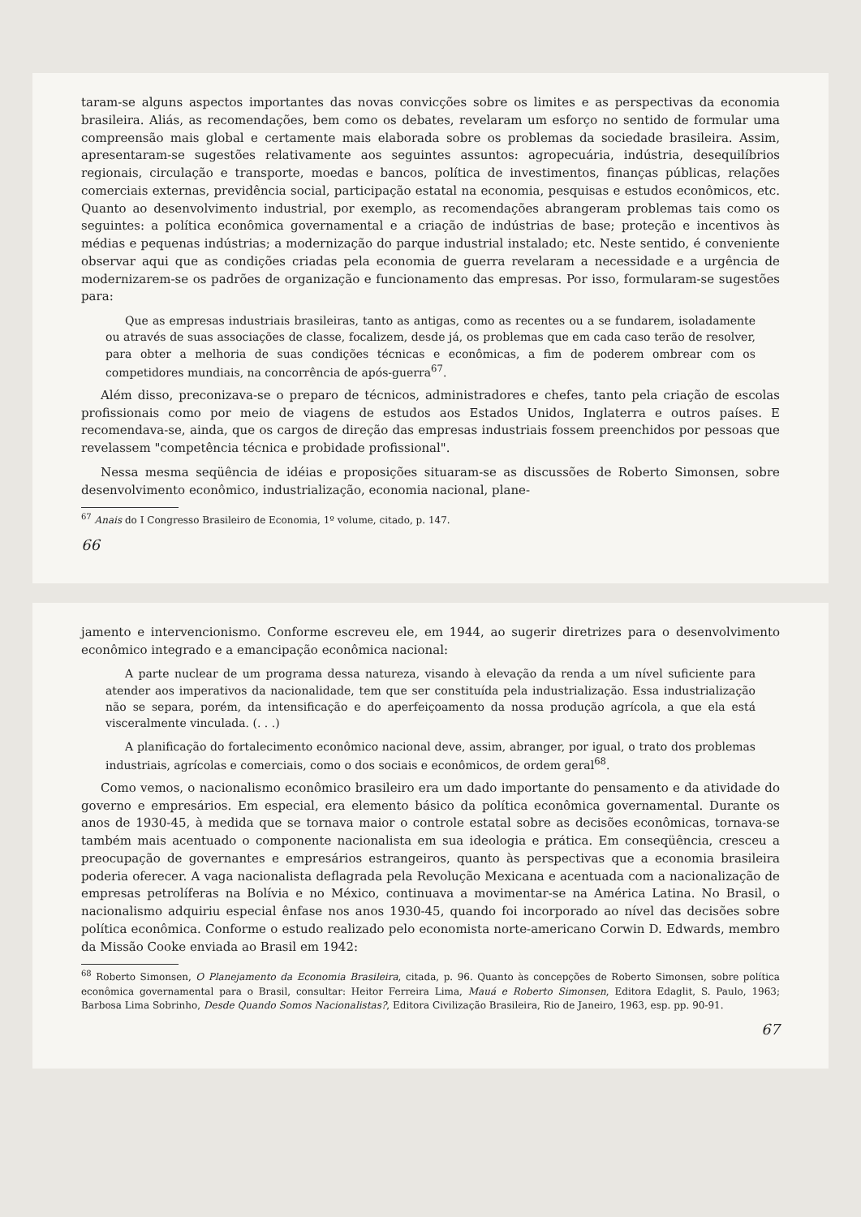taram-se alguns aspectos importantes das novas convicções sobre os limites e as perspectivas da economia brasileira. Aliás, as recomendações, bem como os debates, revelaram um esforço no sentido de formular uma compreensão mais global e certamente mais elaborada sobre os problemas da sociedade brasileira. Assim, apresentaram-se sugestões relativamente aos seguintes assuntos: agropecuária, indústria, desequilíbrios regionais, circulação e transporte, moedas e bancos, política de investimentos, finanças públicas, relações comerciais externas, previdência social, participação estatal na economia, pesquisas e estudos econômicos, etc. Quanto ao desenvolvimento industrial, por exemplo, as recomendações abrangeram problemas tais como os seguintes: a política econômica governamental e a criação de indústrias de base; proteção e incentivos às médias e pequenas indústrias; a modernização do parque industrial instalado; etc. Neste sentido, é conveniente observar aqui que as condições criadas pela economia de guerra revelaram a necessidade e a urgência de modernizarem-se os padrões de organização e funcionamento das empresas. Por isso, formularam-se sugestões para:
Que as empresas industriais brasileiras, tanto as antigas, como as recentes ou a se fundarem, isoladamente ou através de suas associações de classe, focalizem, desde já, os problemas que em cada caso terão de resolver, para obter a melhoria de suas condições técnicas e econômicas, a fim de poderem ombrear com os competidores mundiais, na concorrência de após-guerra<sup>67</sup>.
Além disso, preconizava-se o preparo de técnicos, administradores e chefes, tanto pela criação de escolas profissionais como por meio de viagens de estudos aos Estados Unidos, Inglaterra e outros países. E recomendava-se, ainda, que os cargos de direção das empresas industriais fossem preenchidos por pessoas que revelassem "competência técnica e probidade profissional".
Nessa mesma seqüência de idéias e proposições situaram-se as discussões de Roberto Simonsen, sobre desenvolvimento econômico, industrialização, economia nacional, plane-
<sup>67</sup> Anais do I Congresso Brasileiro de Economia, 1º volume, citado, p. 147.
66
jamento e intervencionismo. Conforme escreveu ele, em 1944, ao sugerir diretrizes para o desenvolvimento econômico integrado e a emancipação econômica nacional:
A parte nuclear de um programa dessa natureza, visando à elevação da renda a um nível suficiente para atender aos imperativos da nacionalidade, tem que ser constituída pela industrialização. Essa industrialização não se separa, porém, da intensificação e do aperfeiçoamento da nossa produção agrícola, a que ela está visceralmente vinculada. (. . .)
A planificação do fortalecimento econômico nacional deve, assim, abranger, por igual, o trato dos problemas industriais, agrícolas e comerciais, como o dos sociais e econômicos, de ordem geral<sup>68</sup>.
Como vemos, o nacionalismo econômico brasileiro era um dado importante do pensamento e da atividade do governo e empresários. Em especial, era elemento básico da política econômica governamental. Durante os anos de 1930-45, à medida que se tornava maior o controle estatal sobre as decisões econômicas, tornava-se também mais acentuado o componente nacionalista em sua ideologia e prática. Em conseqüência, cresceu a preocupação de governantes e empresários estrangeiros, quanto às perspectivas que a economia brasileira poderia oferecer. A vaga nacionalista deflagrada pela Revolução Mexicana e acentuada com a nacionalização de empresas petrolíferas na Bolívia e no México, continuava a movimentar-se na América Latina. No Brasil, o nacionalismo adquiriu especial ênfase nos anos 1930-45, quando foi incorporado ao nível das decisões sobre política econômica. Conforme o estudo realizado pelo economista norte-americano Corwin D. Edwards, membro da Missão Cooke enviada ao Brasil em 1942:
<sup>68</sup> Roberto Simonsen, O Planejamento da Economia Brasileira, citada, p. 96. Quanto às concepções de Roberto Simonsen, sobre política econômica governamental para o Brasil, consultar: Heitor Ferreira Lima, Mauá e Roberto Simonsen, Editora Edaglit, S. Paulo, 1963; Barbosa Lima Sobrinho, Desde Quando Somos Nacionalistas?, Editora Civilização Brasileira, Rio de Janeiro, 1963, esp. pp. 90-91.
67